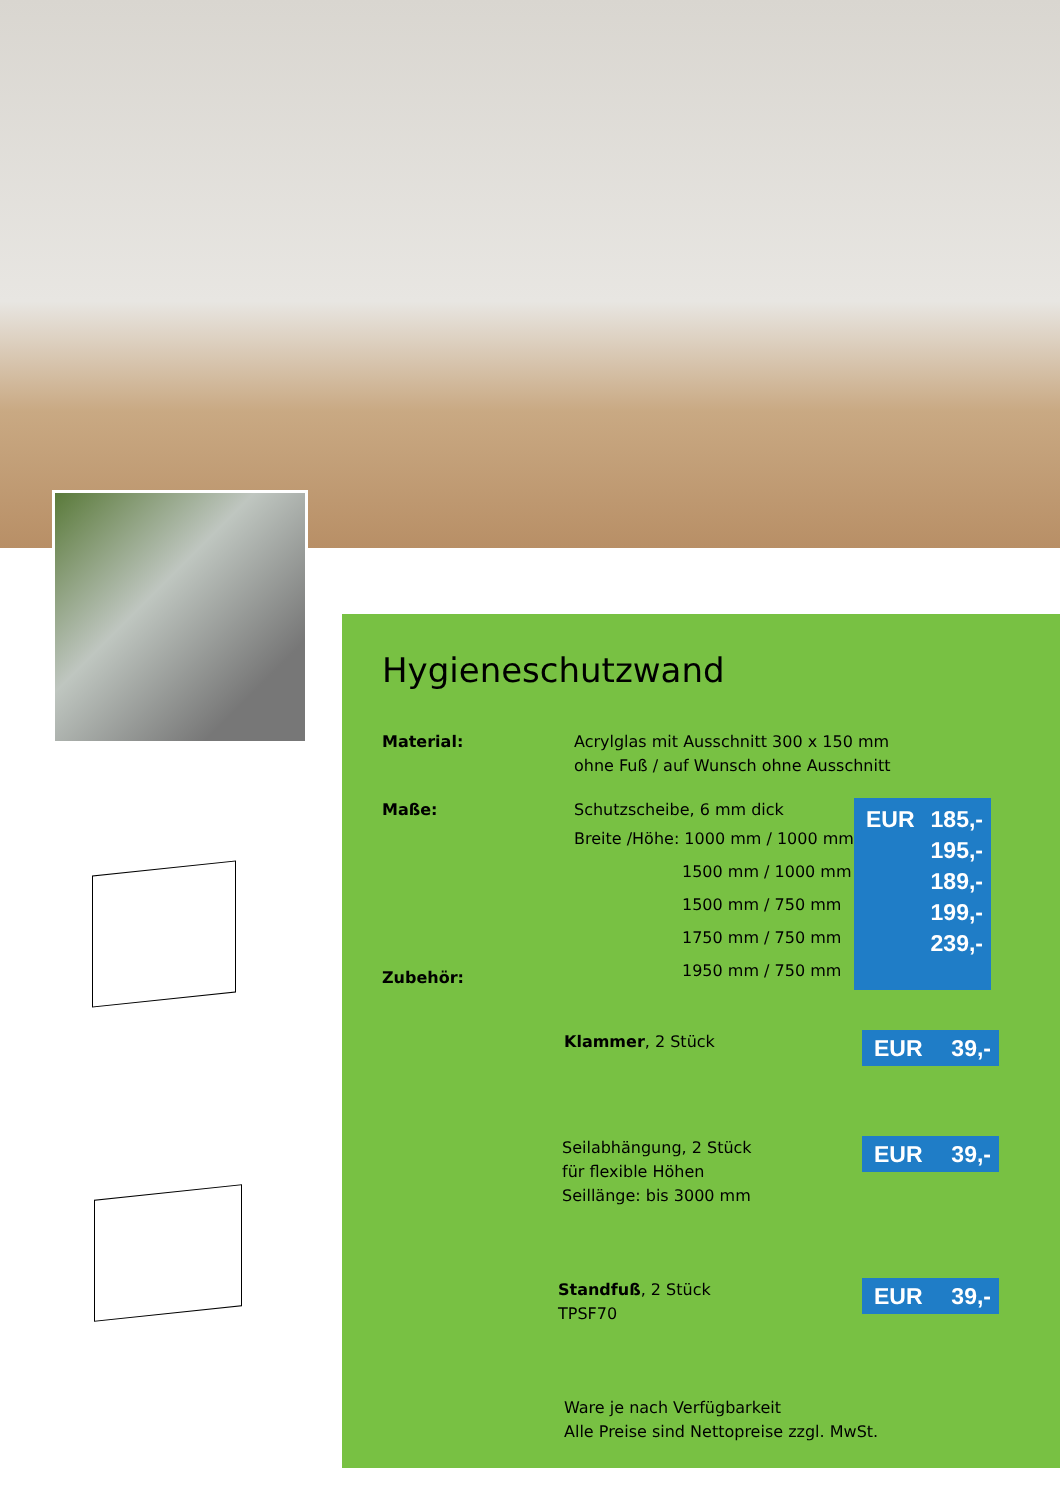Hygieneschutzwand
Material: Acrylglas mit Ausschnitt 300 x 150 mm
ohne Fuß / auf Wunsch ohne Ausschnitt
Maße:
Zubehör:
Schutzscheibe, 6 mm dick
Breite /Höhe: 1000 mm / 1000 mm
1500 mm / 1000 mm
1500 mm / 750 mm
1750 mm / 750 mm
1950 mm / 750 mm
EUR 185,-
195,-
189,-
199,-
239,-
Klammer, 2 Stück
EUR 39,-
Seilabhängung, 2 Stück
für flexible Höhen
Seillänge: bis 3000 mm
EUR 39,-
Standfuß, 2 Stück
TPSF70
EUR 39,-
Ware je nach Verfügbarkeit
Alle Preise sind Nettopreise zzgl. MwSt.